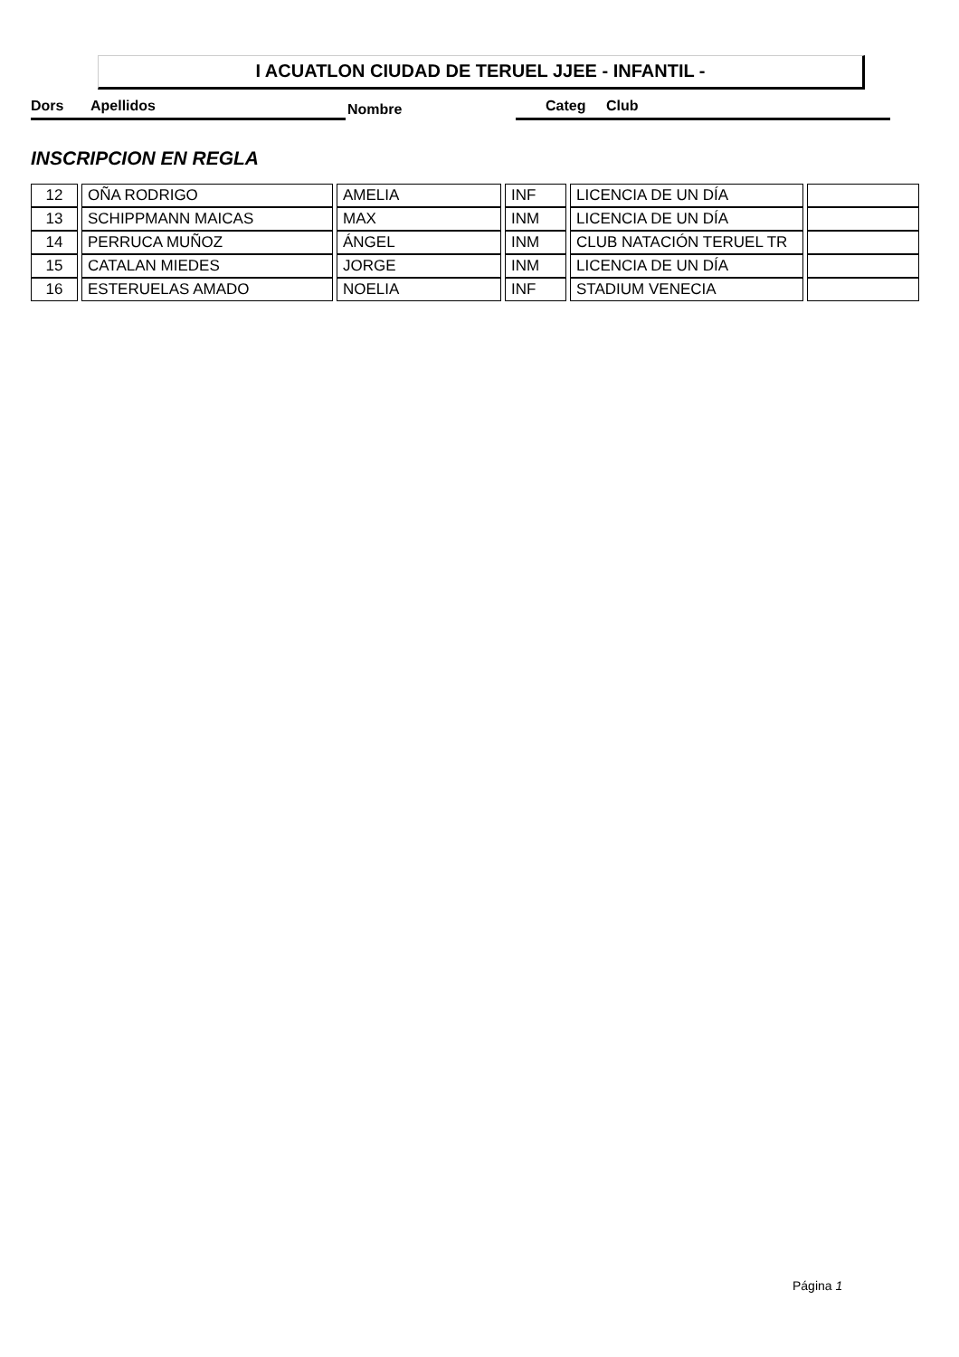I ACUATLON CIUDAD DE TERUEL JJEE - INFANTIL -
Dors Apellidos Nombre Categ Club
INSCRIPCION EN REGLA
| 12 | OÑA RODRIGO | AMELIA | INF | LICENCIA DE UN DÍA | |
| 13 | SCHIPPMANN MAICAS | MAX | INM | LICENCIA DE UN DÍA | |
| 14 | PERRUCA MUÑOZ | ÁNGEL | INM | CLUB NATACIÓN TERUEL TR | |
| 15 | CATALAN MIEDES | JORGE | INM | LICENCIA DE UN DÍA | |
| 16 | ESTERUELAS AMADO | NOELIA | INF | STADIUM VENECIA | |
Página 1